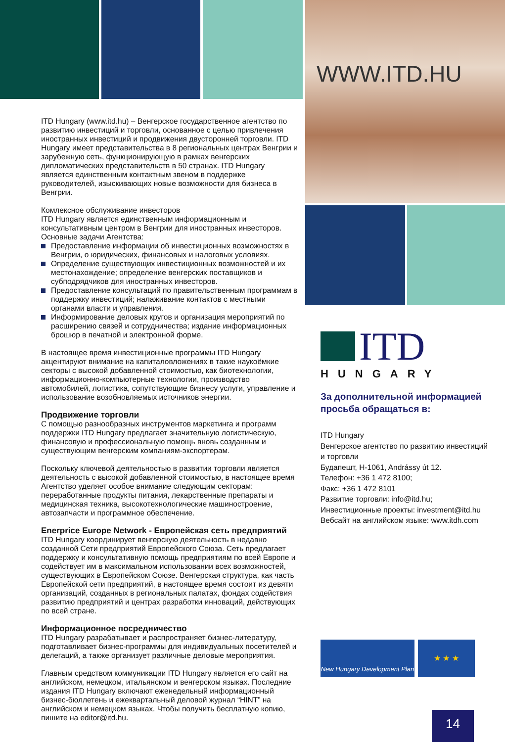WWW.ITD.HU
ITD Hungary (www.itd.hu) – Венгерское государственное агентство по развитию инвестиций и торговли, основанное с целью привлечения иностранных инвестиций и продвижения двусторонней торговли. ITD Hungary имеет представительства в 8 региональных центрах Венгрии и зарубежную сеть, функционирующую в рамках венгерских дипломатических представительств в 50 странах. ITD Hungary является единственным контактным звеном в поддержке руководителей, изыскивающих новые возможности для бизнеса в Венгрии.
Комлексное обслуживание инвесторов
ITD Hungary является единственным информационным и консультативным центром в Венгрии для иностранных инвесторов. Основные задачи Агентства:
Предоставление информации об инвестиционных возможностях в Венгрии, о юридических, финансовых и налоговых условиях.
Определение существующих инвестиционных возможностей и их местонахождение; определение венгерских поставщиков и субподрядчиков для иностранных инвесторов.
Предоставление консультаций по правительственным программам в поддержку инвестиций; налаживание контактов с местными органами власти и управления.
Информирование деловых кругов и организация мероприятий по расширению связей и сотрудничества; издание информационных брошюр в печатной и электронной форме.
В настоящее время инвестиционные программы ITD Hungary акцентируют внимание на капиталовложениях в такие наукоёмкие секторы с высокой добавленной стоимостью, как биотехнологии, информационно-компьютерные технологии, производство автомобилей, логистика, сопутствующие бизнесу услуги, управление и использование возобновляемых источников энергии.
Продвижение торговли
С помощью разнообразных инструментов маркетинга и программ поддержки ITD Hungary предлагает значительную логистическую, финансовую и профессиональную помощь вновь созданным и существующим венгерским компаниям-экспортерам.
Поскольку ключевой деятельностью в развитии торговли является деятельность с высокой добавленной стоимостью, в настоящее время Агентство уделяет особое внимание следующим секторам: переработанные продукты питания, лекарственные препараты и медицинская техника, высокотехнологические машиностроение, автозапчасти и программное обеспечение.
Enerprice Europe Network - Европейская сеть предприятий
ITD Hungary координирует венгерскую деятельность в недавно созданной Сети предприятий Европейского Союза. Сеть предлагает поддержку и консультативную помощь предприятиям по всей Европе и содействует им в максимальном использовании всех возможностей, существующих в Европейском Союзе. Венгерская структура, как часть Европейской сети предприятий, в настоящее время состоит из девяти организаций, созданных в региональных палатах, фондах содействия развитию предприятий и центрах разработки инноваций, действующих по всей стране.
Информационное посредничество
ITD Hungary разрабатывает и распространяет бизнес-литературу, подготавливает бизнес-программы для индивидуальных посетителей и делегаций, а также организует различные деловые мероприятия.
Главным средством коммуникации ITD Hungary является его сайт на английском, немецком, итальянском и венгерском языках. Последние издания ITD Hungary включают еженедельный информационный бизнес-бюллетень и ежеквартальный деловой журнал “HINT” на английском и немецком языках. Чтобы получить бесплатную копию, пишите на editor@itd.hu.
ITD
HUNGARY
За дополнительной информацией просьба обращаться в:
ITD Hungary
Венгерское агентство по развитию инвестиций и торговли
Будапешт, H-1061, Andrássy út 12.
Телефон: +36 1 472 8100;
Факс: +36 1 472 8101
Развитие торговли: info@itd.hu;
Инвестиционные проекты: investment@itd.hu
Вебсайт на английском языке: www.itdh.com
New Hungary Development Plan
★ ★ ★
14